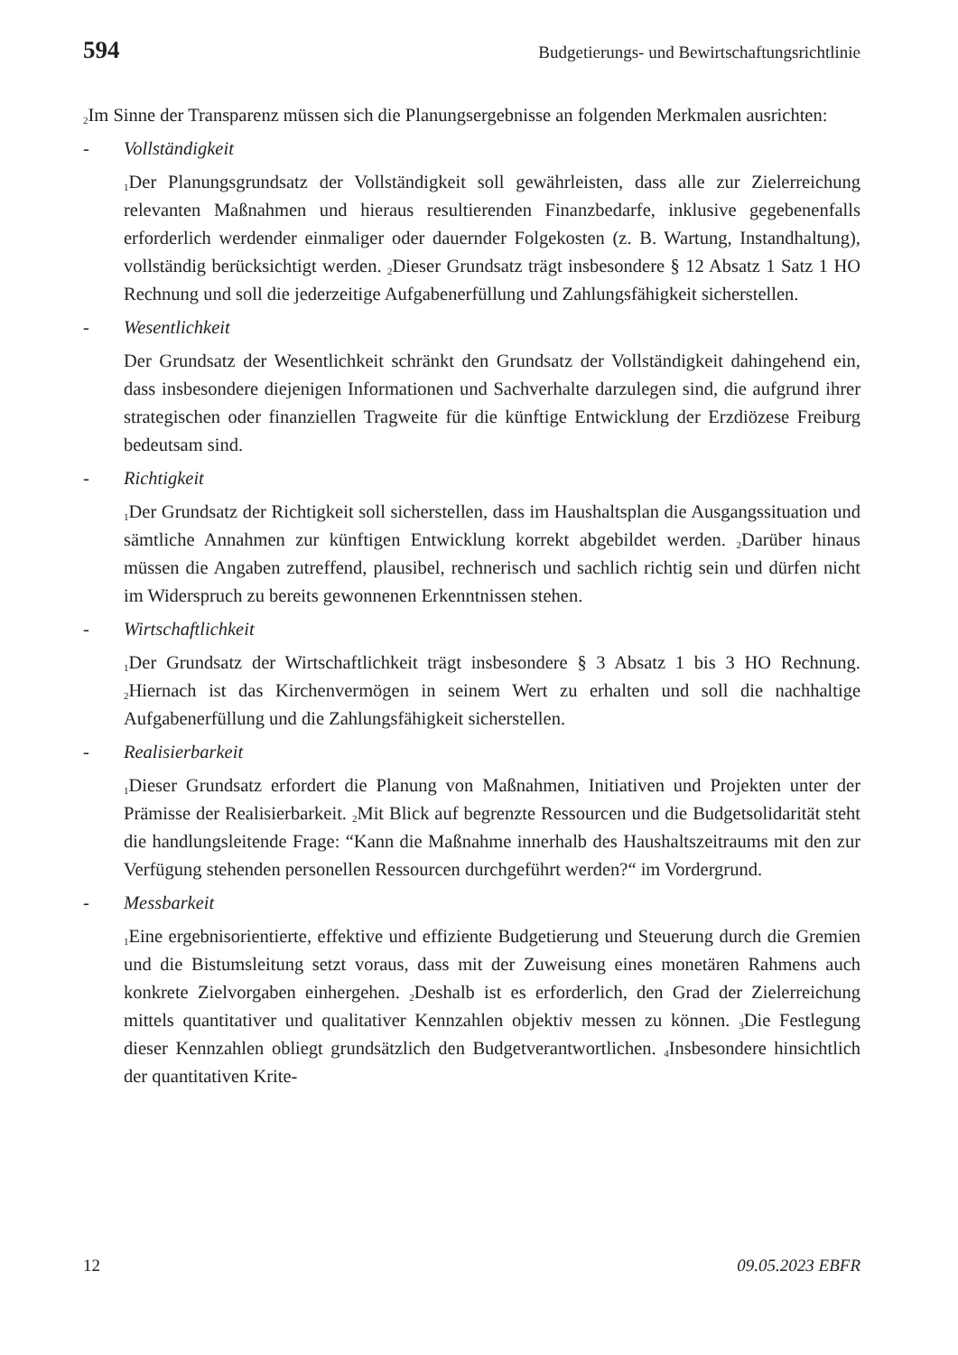594 Budgetierungs- und Bewirtschaftungsrichtlinie
<sub>2</sub>Im Sinne der Transparenz müssen sich die Planungsergebnisse an folgenden Merkmalen ausrichten:
- Vollständigkeit
<sub>1</sub>Der Planungsgrundsatz der Vollständigkeit soll gewährleisten, dass alle zur Zielerreichung relevanten Maßnahmen und hieraus resultierenden Finanzbedarfe, inklusive gegebenenfalls erforderlich werdender einmaliger oder dauernder Folgekosten (z. B. Wartung, Instandhaltung), vollständig berücksichtigt werden. <sub>2</sub>Dieser Grundsatz trägt insbesondere § 12 Absatz 1 Satz 1 HO Rechnung und soll die jederzeitige Aufgabenerfüllung und Zahlungsfähigkeit sicherstellen.
- Wesentlichkeit
Der Grundsatz der Wesentlichkeit schränkt den Grundsatz der Vollständigkeit dahingehend ein, dass insbesondere diejenigen Informationen und Sachverhalte darzulegen sind, die aufgrund ihrer strategischen oder finanziellen Tragweite für die künftige Entwicklung der Erzdiözese Freiburg bedeutsam sind.
- Richtigkeit
<sub>1</sub>Der Grundsatz der Richtigkeit soll sicherstellen, dass im Haushaltsplan die Ausgangssituation und sämtliche Annahmen zur künftigen Entwicklung korrekt abgebildet werden. <sub>2</sub>Darüber hinaus müssen die Angaben zutreffend, plausibel, rechnerisch und sachlich richtig sein und dürfen nicht im Widerspruch zu bereits gewonnenen Erkenntnissen stehen.
- Wirtschaftlichkeit
<sub>1</sub>Der Grundsatz der Wirtschaftlichkeit trägt insbesondere § 3 Absatz 1 bis 3 HO Rechnung. <sub>2</sub>Hiernach ist das Kirchenvermögen in seinem Wert zu erhalten und soll die nachhaltige Aufgabenerfüllung und die Zahlungsfähigkeit sicherstellen.
- Realisierbarkeit
<sub>1</sub>Dieser Grundsatz erfordert die Planung von Maßnahmen, Initiativen und Projekten unter der Prämisse der Realisierbarkeit. <sub>2</sub>Mit Blick auf begrenzte Ressourcen und die Budgetsolidarität steht die handlungsleitende Frage: “Kann die Maßnahme innerhalb des Haushaltszeitraums mit den zur Verfügung stehenden personellen Ressourcen durchgeführt werden?“ im Vordergrund.
- Messbarkeit
<sub>1</sub>Eine ergebnisorientierte, effektive und effiziente Budgetierung und Steuerung durch die Gremien und die Bistumsleitung setzt voraus, dass mit der Zuweisung eines monetären Rahmens auch konkrete Zielvorgaben einhergehen. <sub>2</sub>Deshalb ist es erforderlich, den Grad der Zielerreichung mittels quantitativer und qualitativer Kennzahlen objektiv messen zu können. <sub>3</sub>Die Festlegung dieser Kennzahlen obliegt grundsätzlich den Budgetverantwortlichen. <sub>4</sub>Insbesondere hinsichtlich der quantitativen Krite-
12 09.05.2023 EBFR